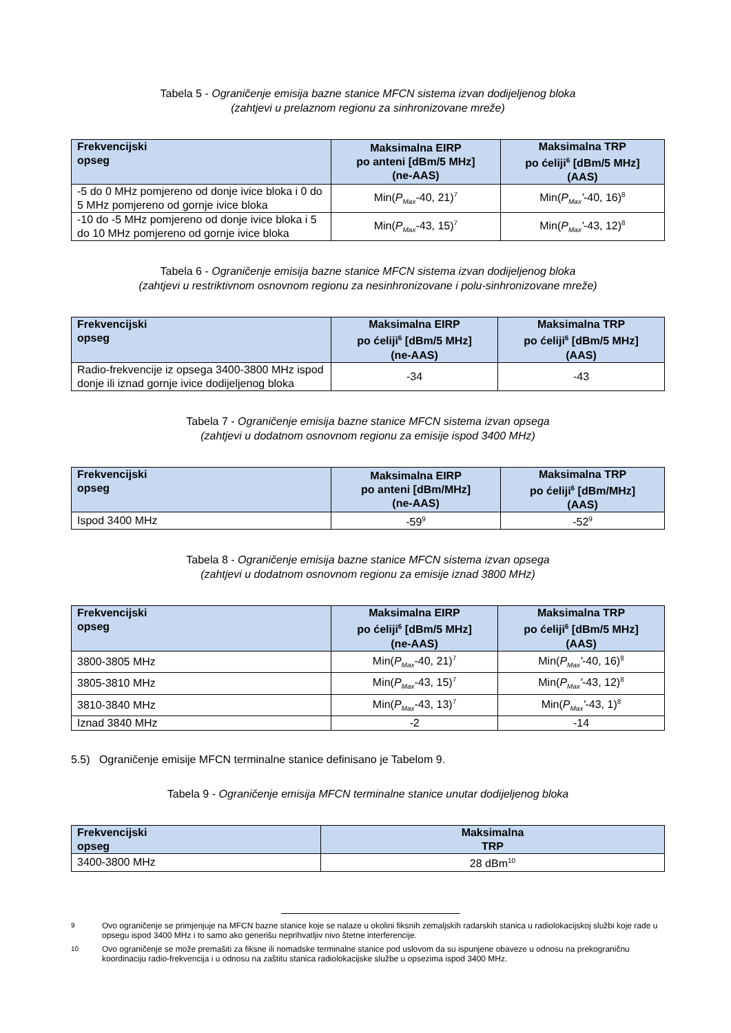Tabela 5 - Ograničenje emisija bazne stanice MFCN sistema izvan dodijeljenog bloka
(zahtjevi u prelaznom regionu za sinhronizovane mreže)
| Frekvencijski opseg | Maksimalna EIRP po anteni [dBm/5 MHz] (ne-AAS) | Maksimalna TRP po ćeliji<sup>6</sup> [dBm/5 MHz] (AAS) |
| --- | --- | --- |
| -5 do 0 MHz pomjereno od donje ivice bloka i 0 do 5 MHz pomjereno od gornje ivice bloka | Min( P<sub>Max</sub> -40, 21)<sup>7</sup> | Min( P<sub>Max</sub>' -40, 16)<sup>8</sup> |
| -10 do -5 MHz pomjereno od donje ivice bloka i 5 do 10 MHz pomjereno od gornje ivice bloka | Min( P<sub>Max</sub> -43, 15)<sup>7</sup> | Min( P<sub>Max</sub>' -43, 12)<sup>8</sup> |
Tabela 6 - Ograničenje emisija bazne stanice MFCN sistema izvan dodijeljenog bloka
(zahtjevi u restriktivnom osnovnom regionu za nesinhronizovane i polu-sinhronizovane mreže)
| Frekvencijski opseg | Maksimalna EIRP po ćeliji<sup>6</sup> [dBm/5 MHz] (ne-AAS) | Maksimalna TRP po ćeliji<sup>6</sup> [dBm/5 MHz] (AAS) |
| --- | --- | --- |
| Radio-frekvencije iz opsega 3400-3800 MHz ispod donje ili iznad gornje ivice dodijeljenog bloka | -34 | -43 |
Tabela 7 - Ograničenje emisija bazne stanice MFCN sistema izvan opsega
(zahtjevi u dodatnom osnovnom regionu za emisije ispod 3400 MHz)
| Frekvencijski opseg | Maksimalna EIRP po anteni [dBm/MHz] (ne-AAS) | Maksimalna TRP po ćeliji<sup>6</sup> [dBm/MHz] (AAS) |
| --- | --- | --- |
| Ispod 3400 MHz | -59<sup>9</sup> | -52<sup>9</sup> |
Tabela 8 - Ograničenje emisija bazne stanice MFCN sistema izvan opsega
(zahtjevi u dodatnom osnovnom regionu za emisije iznad 3800 MHz)
| Frekvencijski opseg | Maksimalna EIRP po ćeliji<sup>6</sup> [dBm/5 MHz] (ne-AAS) | Maksimalna TRP po ćeliji<sup>6</sup> [dBm/5 MHz] (AAS) |
| --- | --- | --- |
| 3800-3805 MHz | Min( P<sub>Max</sub> -40, 21)<sup>7</sup> | Min( P<sub>Max</sub>' -40, 16)<sup>8</sup> |
| 3805-3810 MHz | Min( P<sub>Max</sub> -43, 15)<sup>7</sup> | Min( P<sub>Max</sub>' -43, 12)<sup>8</sup> |
| 3810-3840 MHz | Min( P<sub>Max</sub> -43, 13)<sup>7</sup> | Min( P<sub>Max</sub>' -43, 1)<sup>8</sup> |
| Iznad 3840 MHz | -2 | -14 |
5.5) Ograničenje emisije MFCN terminalne stanice definisano je Tabelom 9.
Tabela 9 - Ograničenje emisija MFCN terminalne stanice unutar dodijeljenog bloka
| Frekvencijski opseg | Maksimalna TRP |
| --- | --- |
| 3400-3800 MHz | 28 dBm<sup>10</sup> |
<sup>9</sup>
Ovo ograničenje se primjenjuje na MFCN bazne stanice koje se nalaze u okolini fiksnih zemaljskih radarskih stanica u radiolokacijskoj službi koje rade u opsegu ispod 3400 MHz i to samo ako generišu neprihvatljiv nivo štetne interferencije.
<sup>10</sup>
Ovo ograničenje se može premašiti za fiksne ili nomadske terminalne stanice pod uslovom da su ispunjene obaveze u odnosu na prekograničnu koordinaciju radio-frekvencija i u odnosu na zaštitu stanica radiolokacijske službe u opsezima ispod 3400 MHz.